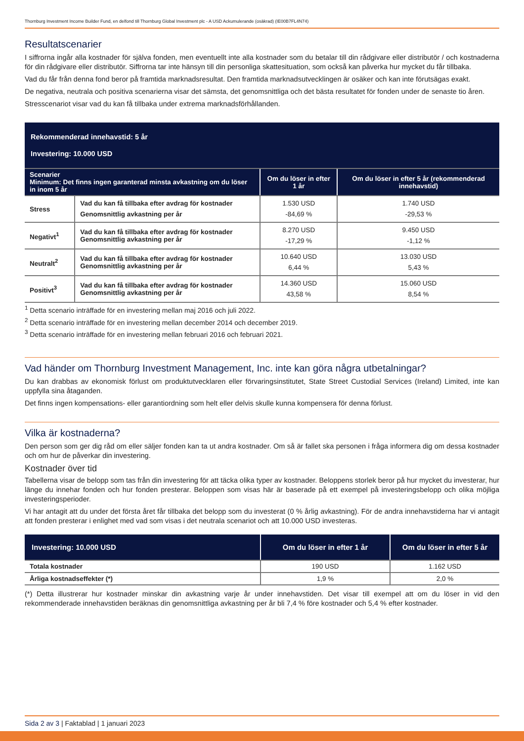Thornburg Investment Income Builder Fund, en delfond till Thornburg Global Investment plc - A USD Ackumulerande (osäkrad) (IE00B7FL4N74)
Resultatscenarier
I siffrorna ingår alla kostnader för själva fonden, men eventuellt inte alla kostnader som du betalar till din rådgivare eller distributör / och kostnaderna för din rådgivare eller distributör. Siffrorna tar inte hänsyn till din personliga skattesituation, som också kan påverka hur mycket du får tillbaka.
Vad du får från denna fond beror på framtida marknadsresultat. Den framtida marknadsutvecklingen är osäker och kan inte förutsägas exakt.
De negativa, neutrala och positiva scenarierna visar det sämsta, det genomsnittliga och det bästa resultatet för fonden under de senaste tio åren.
Stresscenariot visar vad du kan få tillbaka under extrema marknadsförhållanden.
| Rekommenderad innehavstid: 5 år Investering: 10.000 USD | | | |
| Scenarier Minimum: Det finns ingen garanterad minsta avkastning om du löser in inom 5 år | | Om du löser in efter 1 år | Om du löser in efter 5 år (rekommenderad innehavstid) |
| Stress | Vad du kan få tillbaka efter avdrag för kostnader Genomsnittlig avkastning per år | 1.530 USD -84,69 % | 1.740 USD -29,53 % |
| Negativt<sup>1</sup> | Vad du kan få tillbaka efter avdrag för kostnader Genomsnittlig avkastning per år | 8.270 USD -17,29 % | 9.450 USD -1,12 % |
| Neutralt<sup>2</sup> | Vad du kan få tillbaka efter avdrag för kostnader Genomsnittlig avkastning per år | 10.640 USD 6,44 % | 13.030 USD 5,43 % |
| Positivt<sup>3</sup> | Vad du kan få tillbaka efter avdrag för kostnader Genomsnittlig avkastning per år | 14.360 USD 43,58 % | 15.060 USD 8,54 % |
<sup>1</sup> Detta scenario inträffade för en investering mellan maj 2016 och juli 2022.
<sup>2</sup> Detta scenario inträffade för en investering mellan december 2014 och december 2019.
<sup>3</sup> Detta scenario inträffade för en investering mellan februari 2016 och februari 2021.
Vad händer om Thornburg Investment Management, Inc. inte kan göra några utbetalningar?
Du kan drabbas av ekonomisk förlust om produktutvecklaren eller förvaringsinstitutet, State Street Custodial Services (Ireland) Limited, inte kan uppfylla sina åtaganden.
Det finns ingen kompensations- eller garantiordning som helt eller delvis skulle kunna kompensera för denna förlust.
Vilka är kostnaderna?
Den person som ger dig råd om eller säljer fonden kan ta ut andra kostnader. Om så är fallet ska personen i fråga informera dig om dessa kostnader och om hur de påverkar din investering.
Kostnader över tid
Tabellerna visar de belopp som tas från din investering för att täcka olika typer av kostnader. Beloppens storlek beror på hur mycket du investerar, hur länge du innehar fonden och hur fonden presterar. Beloppen som visas här är baserade på ett exempel på investeringsbelopp och olika möjliga investeringsperioder.
Vi har antagit att du under det första året får tillbaka det belopp som du investerat (0 % årlig avkastning). För de andra innehavstiderna har vi antagit att fonden presterar i enlighet med vad som visas i det neutrala scenariot och att 10.000 USD investeras.
| Investering: 10.000 USD | Om du löser in efter 1 år | Om du löser in efter 5 år |
| Totala kostnader | 190 USD | 1.162 USD |
| Årliga kostnadseffekter (*) | 1,9 % | 2,0 % |
(*) Detta illustrerar hur kostnader minskar din avkastning varje år under innehavstiden. Det visar till exempel att om du löser in vid den rekommenderade innehavstiden beräknas din genomsnittliga avkastning per år bli 7,4 % före kostnader och 5,4 % efter kostnader.
Sida 2 av 3 | Faktablad | 1 januari 2023